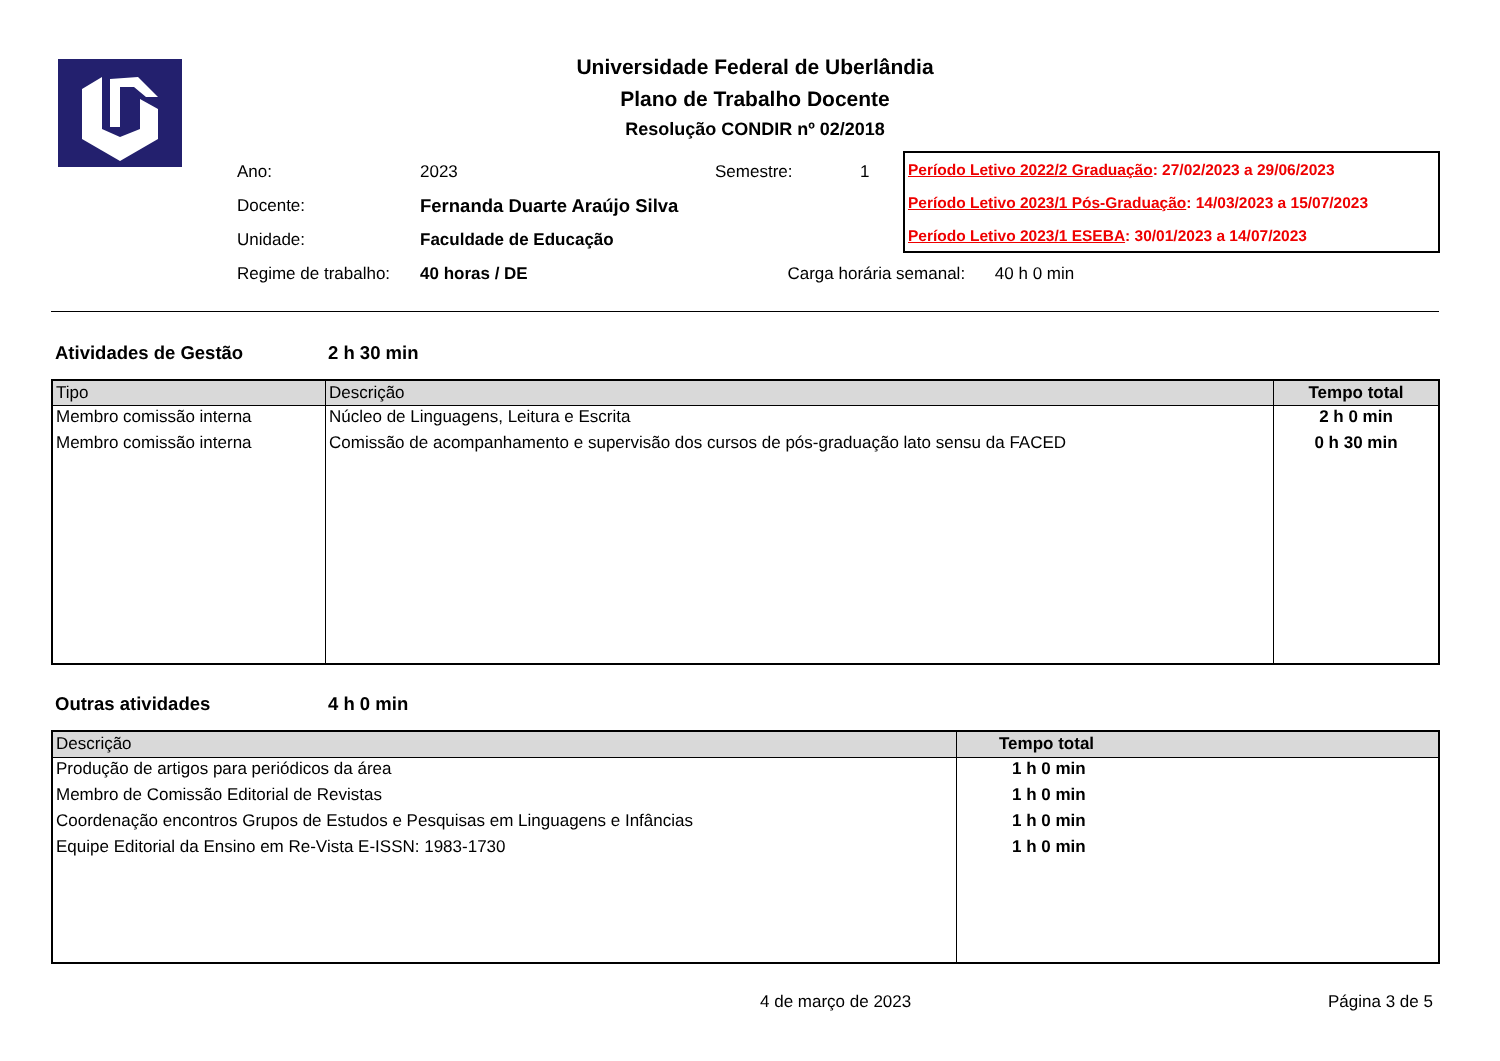Universidade Federal de Uberlândia
Plano de Trabalho Docente
Resolução CONDIR nº 02/2018
| Ano: | 2023 | Semestre: | 1 |
| Docente: | Fernanda Duarte Araújo Silva | | |
| Unidade: | Faculdade de Educação | | |
| Regime de trabalho: | 40 horas / DE Carga horária semanal: 40 h 0 min | | |
Período Letivo 2022/2 Graduação: 27/02/2023 a 29/06/2023
Período Letivo 2023/1 Pós-Graduação: 14/03/2023 a 15/07/2023
Período Letivo 2023/1 ESEBA: 30/01/2023 a 14/07/2023
Atividades de Gestão 2 h 30 min
| Tipo | Descrição | Tempo total |
| --- | --- | --- |
| Membro comissão interna | Núcleo de Linguagens, Leitura e Escrita | 2 h 0 min |
| Membro comissão interna | Comissão de acompanhamento e supervisão dos cursos de pós-graduação lato sensu da FACED | 0 h 30 min |
Outras atividades 4 h 0 min
| Descrição | Tempo total |
| --- | --- |
| Produção de artigos para periódicos da área | 1 h 0 min |
| Membro de Comissão Editorial de Revistas | 1 h 0 min |
| Coordenação encontros Grupos de Estudos e Pesquisas em Linguagens e Infâncias | 1 h 0 min |
| Equipe Editorial da Ensino em Re-Vista E-ISSN: 1983-1730 | 1 h 0 min |
4 de março de 2023 Página 3 de 5